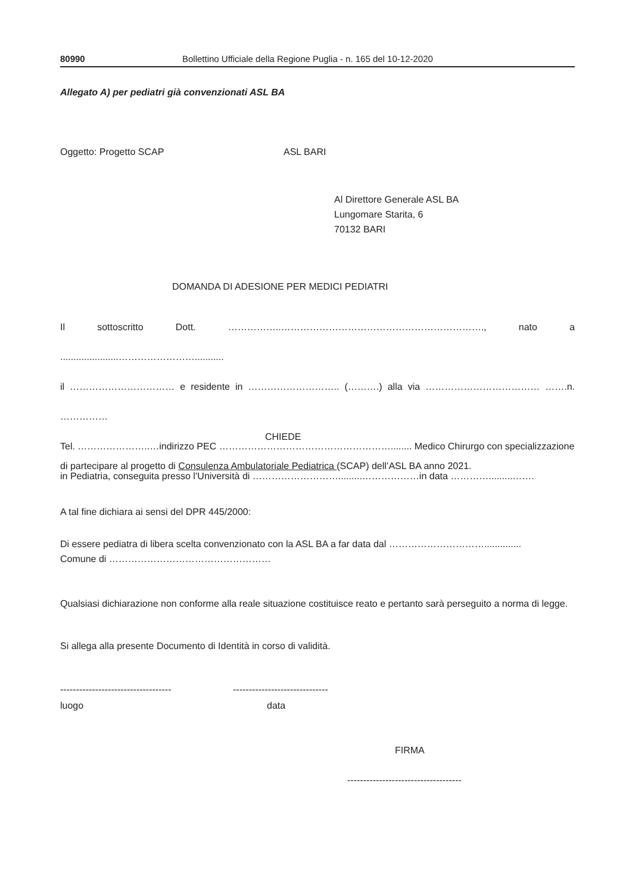80990 Bollettino Ufficiale della Regione Puglia - n. 165 del 10-12-2020
Allegato A) per pediatri già convenzionati ASL BA
Oggetto: Progetto SCAP ASL BARI
Al Direttore Generale ASL BA
Lungomare Starita, 6
70132 BARI
DOMANDA DI ADESIONE PER MEDICI PEDIATRI
Il sottoscritto Dott. ……………..………………………………………………………., nato a ......................……………………...........
il …………………………… e residente in ……………………….. (……….) alla via ……………………………… …….n. ……………
Tel. …………………..…indirizzo PEC ………………………………………………........ Medico Chirurgo con specializzazione
in Pediatria, conseguita presso l’Università di ……………………….........………………in data ………….........…….
CHIEDE
di partecipare al progetto di Consulenza Ambulatoriale Pediatrica (SCAP) dell’ASL BA anno 2021.
A tal fine dichiara ai sensi del DPR 445/2000:
Di essere pediatra di libera scelta convenzionato con la ASL BA a far data dal …………………………..............
Comune di ……………………………………………
Qualsiasi dichiarazione non conforme alla reale situazione costituisce reato e pertanto sarà perseguito a norma di legge.
Si allega alla presente Documento di Identità in corso di validità.
----------------------------------- ------------------------------
luogo data
FIRMA
------------------------------------